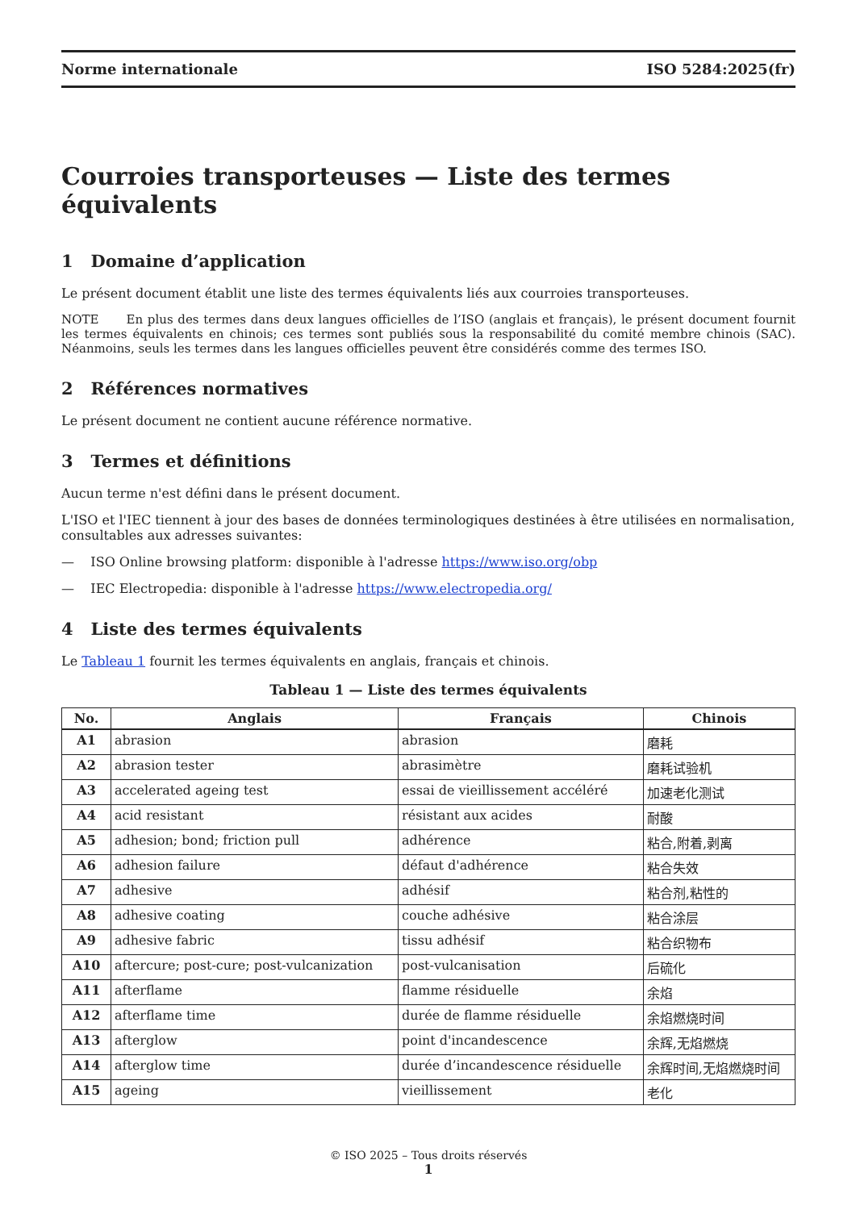Norme internationale ISO 5284:2025(fr)
Courroies transporteuses — Liste des termes équivalents
1 Domaine d’application
Le présent document établit une liste des termes équivalents liés aux courroies transporteuses.
NOTE En plus des termes dans deux langues officielles de l’ISO (anglais et français), le présent document fournit les termes équivalents en chinois; ces termes sont publiés sous la responsabilité du comité membre chinois (SAC). Néanmoins, seuls les termes dans les langues officielles peuvent être considérés comme des termes ISO.
2 Références normatives
Le présent document ne contient aucune référence normative.
3 Termes et définitions
Aucun terme n'est défini dans le présent document.
L'ISO et l'IEC tiennent à jour des bases de données terminologiques destinées à être utilisées en normalisation, consultables aux adresses suivantes:
— ISO Online browsing platform: disponible à l'adresse https://www.iso.org/obp
— IEC Electropedia: disponible à l'adresse https://www.electropedia.org/
4 Liste des termes équivalents
Le Tableau 1 fournit les termes équivalents en anglais, français et chinois.
Tableau 1 — Liste des termes équivalents
| No. | Anglais | Français | Chinois |
| --- | --- | --- | --- |
| A1 | abrasion | abrasion | 磨耗 |
| A2 | abrasion tester | abrasimètre | 磨耗试验机 |
| A3 | accelerated ageing test | essai de vieillissement accéléré | 加速老化测试 |
| A4 | acid resistant | résistant aux acides | 耐酸 |
| A5 | adhesion; bond; friction pull | adhérence | 粘合,附着,剥离 |
| A6 | adhesion failure | défaut d'adhérence | 粘合失效 |
| A7 | adhesive | adhésif | 粘合剂,粘性的 |
| A8 | adhesive coating | couche adhésive | 粘合涂层 |
| A9 | adhesive fabric | tissu adhésif | 粘合织物布 |
| A10 | aftercure; post-cure; post-vulcanization | post-vulcanisation | 后硫化 |
| A11 | afterflame | flamme résiduelle | 余焰 |
| A12 | afterflame time | durée de flamme résiduelle | 余焰燃烧时间 |
| A13 | afterglow | point d'incandescence | 余辉,无焰燃烧 |
| A14 | afterglow time | durée d’incandescence résiduelle | 余辉时间,无焰燃烧时间 |
| A15 | ageing | vieillissement | 老化 |
© ISO 2025 – Tous droits réservés
1